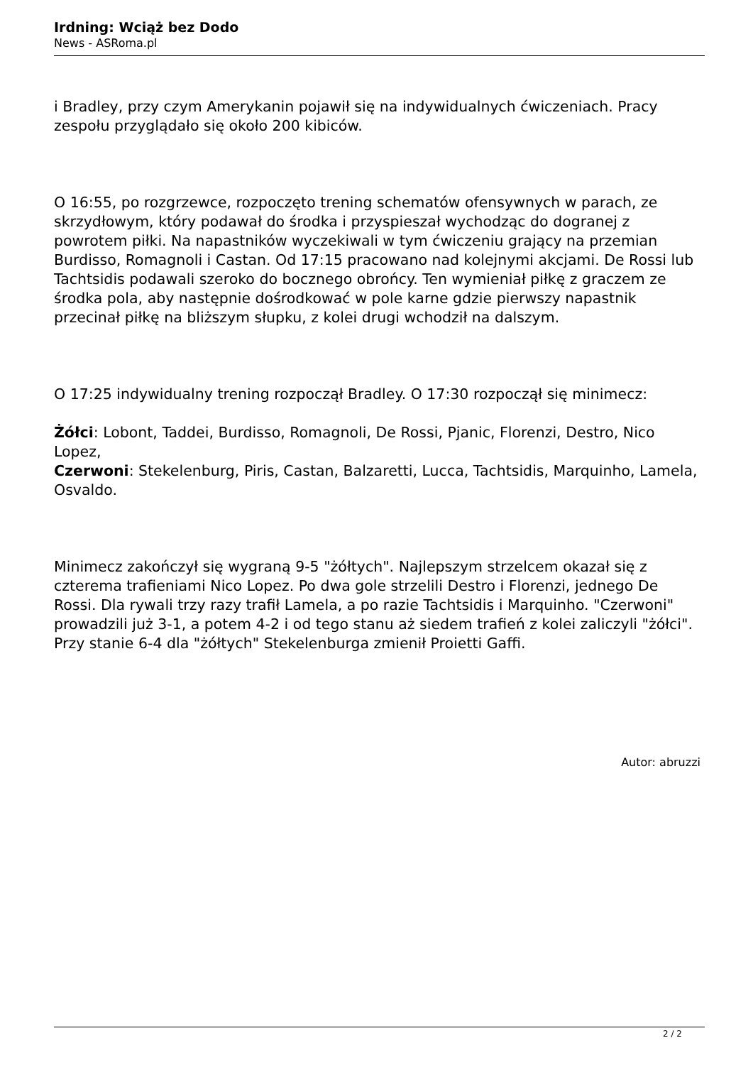Irdning: Wciąż bez Dodo
News - ASRoma.pl
i Bradley, przy czym Amerykanin pojawił się na indywidualnych ćwiczeniach. Pracy zespołu przyglądało się około 200 kibiców.
O 16:55, po rozgrzewce, rozpoczęto trening schematów ofensywnych w parach, ze skrzydłowym, który podawał do środka i przyspieszał wychodząc do dogranej z powrotem piłki. Na napastników wyczekiwali w tym ćwiczeniu grający na przemian Burdisso, Romagnoli i Castan. Od 17:15 pracowano nad kolejnymi akcjami. De Rossi lub Tachtsidis podawali szeroko do bocznego obrońcy. Ten wymieniał piłkę z graczem ze środka pola, aby następnie dośrodkować w pole karne gdzie pierwszy napastnik przecinał piłkę na bliższym słupku, z kolei drugi wchodził na dalszym.
O 17:25 indywidualny trening rozpoczął Bradley. O 17:30 rozpoczął się minimecz:
Żółci: Lobont, Taddei, Burdisso, Romagnoli, De Rossi, Pjanic, Florenzi, Destro, Nico Lopez,
Czerwoni: Stekelenburg, Piris, Castan, Balzaretti, Lucca, Tachtsidis, Marquinho, Lamela, Osvaldo.
Minimecz zakończył się wygraną 9-5 "żółtych". Najlepszym strzelcem okazał się z czterema trafieniami Nico Lopez. Po dwa gole strzelili Destro i Florenzi, jednego De Rossi. Dla rywali trzy razy trafił Lamela, a po razie Tachtsidis i Marquinho. "Czerwoni" prowadzili już 3-1, a potem 4-2 i od tego stanu aż siedem trafień z kolei zaliczyli "żółci". Przy stanie 6-4 dla "żółtych" Stekelenburga zmienił Proietti Gaffi.
Autor: abruzzi
2 / 2